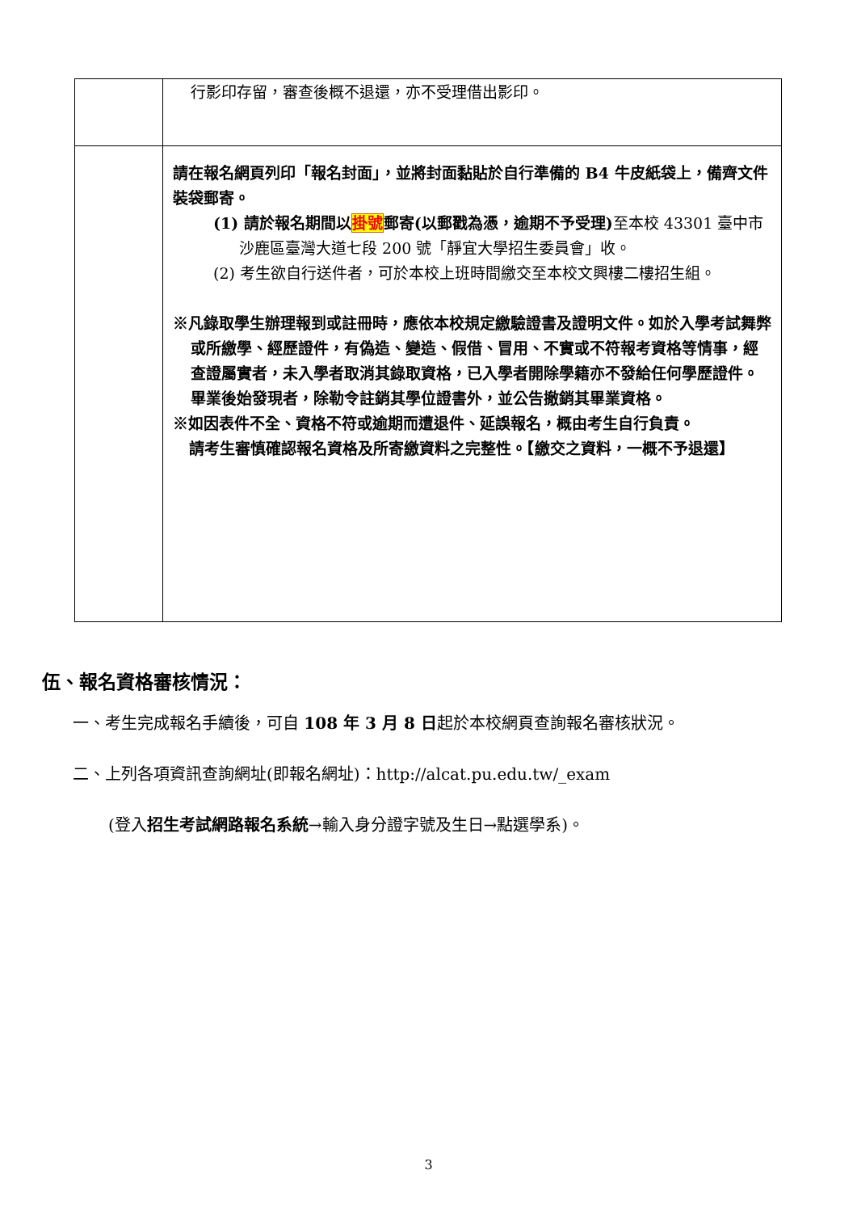| | 行影印存留，審查後概不退還，亦不受理借出影印。 |
| | 請在報名網頁列印「報名封面」，並將封面黏貼於自行準備的 B4 牛皮紙袋上，備齊文件裝袋郵寄。 (1) 請於報名期間以 掛號 郵寄(以郵戳為憑，逾期不予受理) 至本校 43301 臺中市沙鹿區臺灣大道七段 200 號「靜宜大學招生委員會」收。 (2) 考生欲自行送件者，可於本校上班時間繳交至本校文興樓二樓招生組。 ※凡錄取學生辦理報到或註冊時，應依本校規定繳驗證書及證明文件。如於入學考試舞弊或所繳學、經歷證件，有偽造、變造、假借、冒用、不實或不符報考資格等情事，經查證屬實者，未入學者取消其錄取資格，已入學者開除學籍亦不發給任何學歷證件。畢業後始發現者，除勒令註銷其學位證書外，並公告撤銷其畢業資格。 ※如因表件不全、資格不符或逾期而遭退件、延誤報名，概由考生自行負責。 請考生審慎確認報名資格及所寄繳資料之完整性。【繳交之資料，一概不予退還】 |
伍、報名資格審核情況：
一、考生完成報名手續後，可自 108 年 3 月 8 日起於本校網頁查詢報名審核狀況。
二、上列各項資訊查詢網址(即報名網址)：http://alcat.pu.edu.tw/_exam
(登入招生考試網路報名系統→輸入身分證字號及生日→點選學系)。
3